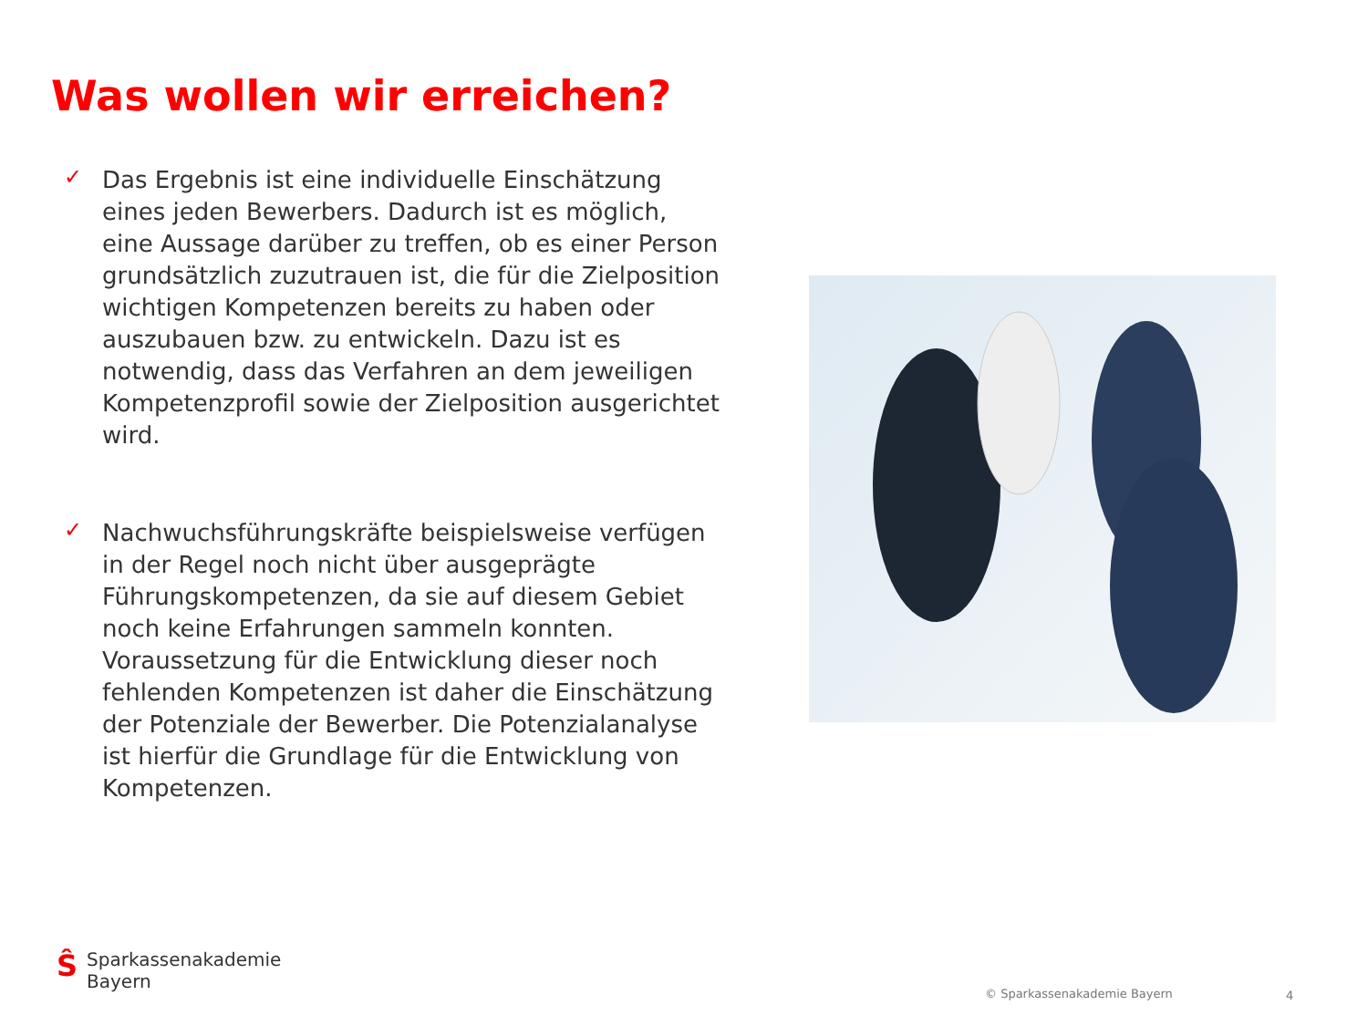Was wollen wir erreichen?
✓
Das Ergebnis ist eine individuelle Einschätzung eines jeden Bewerbers. Dadurch ist es möglich, eine Aussage darüber zu treffen, ob es einer Person grundsätzlich zuzutrauen ist, die für die Zielposition wichtigen Kompetenzen bereits zu haben oder auszubauen bzw. zu entwickeln. Dazu ist es notwendig, dass das Verfahren an dem jeweiligen Kompetenzprofil sowie der Zielposition ausgerichtet wird.
✓
Nachwuchsführungskräfte beispielsweise verfügen in der Regel noch nicht über ausgeprägte Führungskompetenzen, da sie auf diesem Gebiet noch keine Erfahrungen sammeln konnten. Voraussetzung für die Entwicklung dieser noch fehlenden Kompetenzen ist daher die Einschätzung der Potenziale der Bewerber. Die Potenzialanalyse ist hierfür die Grundlage für die Entwicklung von Kompetenzen.
Ŝ
Sparkassenakademie
Bayern
© Sparkassenakademie Bayern 4